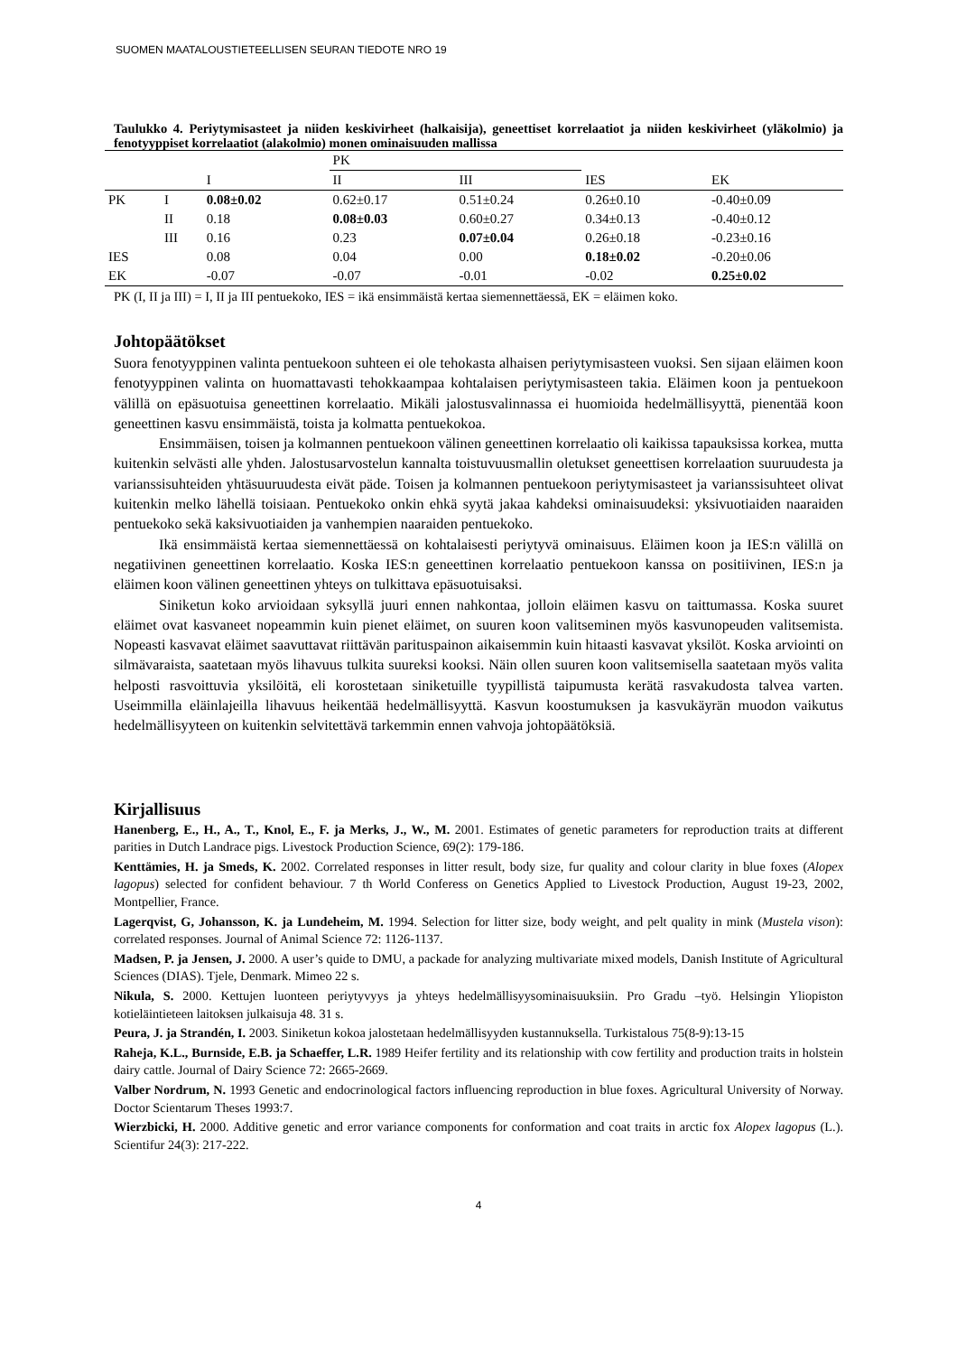SUOMEN MAATALOUSTIETEELLISEN SEURAN TIEDOTE NRO 19
Taulukko 4. Periytymisasteet ja niiden keskivirheet (halkaisija), geneettiset korrelaatiot ja niiden keskivirheet (yläkolmio) ja fenotyyppiset korrelaatiot (alakolmio) monen ominaisuuden mallissa
| | | | PK | | | |
| | | I | II | III | IES | EK |
| PK | I | 0.08±0.02 | 0.62±0.17 | 0.51±0.24 | 0.26±0.10 | -0.40±0.09 |
| | II | 0.18 | 0.08±0.03 | 0.60±0.27 | 0.34±0.13 | -0.40±0.12 |
| | III | 0.16 | 0.23 | 0.07±0.04 | 0.26±0.18 | -0.23±0.16 |
| IES | | 0.08 | 0.04 | 0.00 | 0.18±0.02 | -0.20±0.06 |
| EK | | -0.07 | -0.07 | -0.01 | -0.02 | 0.25±0.02 |
PK (I, II ja III) = I, II ja III pentuekoko, IES = ikä ensimmäistä kertaa siemennettäessä, EK = eläimen koko.
Johtopäätökset
Suora fenotyyppinen valinta pentuekoon suhteen ei ole tehokasta alhaisen periytymisasteen vuoksi. Sen sijaan eläimen koon fenotyyppinen valinta on huomattavasti tehokkaampaa kohtalaisen periytymisasteen takia. Eläimen koon ja pentuekoon välillä on epäsuotuisa geneettinen korrelaatio. Mikäli jalostusvalinnassa ei huomioida hedelmällisyyttä, pienentää koon geneettinen kasvu ensimmäistä, toista ja kolmatta pentuekokoa.
Ensimmäisen, toisen ja kolmannen pentuekoon välinen geneettinen korrelaatio oli kaikissa tapauksissa korkea, mutta kuitenkin selvästi alle yhden. Jalostusarvostelun kannalta toistuvuusmallin oletukset geneettisen korrelaation suuruudesta ja varianssisuhteiden yhtäsuuruudesta eivät päde. Toisen ja kolmannen pentuekoon periytymisasteet ja varianssisuhteet olivat kuitenkin melko lähellä toisiaan. Pentuekoko onkin ehkä syytä jakaa kahdeksi ominaisuudeksi: yksivuotiaiden naaraiden pentuekoko sekä kaksivuotiaiden ja vanhempien naaraiden pentuekoko.
Ikä ensimmäistä kertaa siemennettäessä on kohtalaisesti periytyvä ominaisuus. Eläimen koon ja IES:n välillä on negatiivinen geneettinen korrelaatio. Koska IES:n geneettinen korrelaatio pentuekoon kanssa on positiivinen, IES:n ja eläimen koon välinen geneettinen yhteys on tulkittava epäsuotuisaksi.
Siniketun koko arvioidaan syksyllä juuri ennen nahkontaa, jolloin eläimen kasvu on taittumassa. Koska suuret eläimet ovat kasvaneet nopeammin kuin pienet eläimet, on suuren koon valitseminen myös kasvunopeuden valitsemista. Nopeasti kasvavat eläimet saavuttavat riittävän parituspainon aikaisemmin kuin hitaasti kasvavat yksilöt. Koska arviointi on silmävaraista, saatetaan myös lihavuus tulkita suureksi kooksi. Näin ollen suuren koon valitsemisella saatetaan myös valita helposti rasvoittuvia yksilöitä, eli korostetaan siniketuille tyypillistä taipumusta kerätä rasvakudosta talvea varten. Useimmilla eläinlajeilla lihavuus heikentää hedelmällisyyttä. Kasvun koostumuksen ja kasvukäyrän muodon vaikutus hedelmällisyyteen on kuitenkin selvitettävä tarkemmin ennen vahvoja johtopäätöksiä.
Kirjallisuus
Hanenberg, E., H., A., T., Knol, E., F. ja Merks, J., W., M. 2001. Estimates of genetic parameters for reproduction traits at different parities in Dutch Landrace pigs. Livestock Production Science, 69(2): 179-186.
Kenttämies, H. ja Smeds, K. 2002. Correlated responses in litter result, body size, fur quality and colour clarity in blue foxes (Alopex lagopus) selected for confident behaviour. 7 th World Conferess on Genetics Applied to Livestock Production, August 19-23, 2002, Montpellier, France.
Lagerqvist, G, Johansson, K. ja Lundeheim, M. 1994. Selection for litter size, body weight, and pelt quality in mink (Mustela vison): correlated responses. Journal of Animal Science 72: 1126-1137.
Madsen, P. ja Jensen, J. 2000. A user’s quide to DMU, a packade for analyzing multivariate mixed models, Danish Institute of Agricultural Sciences (DIAS). Tjele, Denmark. Mimeo 22 s.
Nikula, S. 2000. Kettujen luonteen periytyvyys ja yhteys hedelmällisyysominaisuuksiin. Pro Gradu –työ. Helsingin Yliopiston kotieläintieteen laitoksen julkaisuja 48. 31 s.
Peura, J. ja Strandén, I. 2003. Siniketun kokoa jalostetaan hedelmällisyyden kustannuksella. Turkistalous 75(8-9):13-15
Raheja, K.L., Burnside, E.B. ja Schaeffer, L.R. 1989 Heifer fertility and its relationship with cow fertility and production traits in holstein dairy cattle. Journal of Dairy Science 72: 2665-2669.
Valber Nordrum, N. 1993 Genetic and endocrinological factors influencing reproduction in blue foxes. Agricultural University of Norway. Doctor Scientarum Theses 1993:7.
Wierzbicki, H. 2000. Additive genetic and error variance components for conformation and coat traits in arctic fox Alopex lagopus (L.). Scientifur 24(3): 217-222.
4